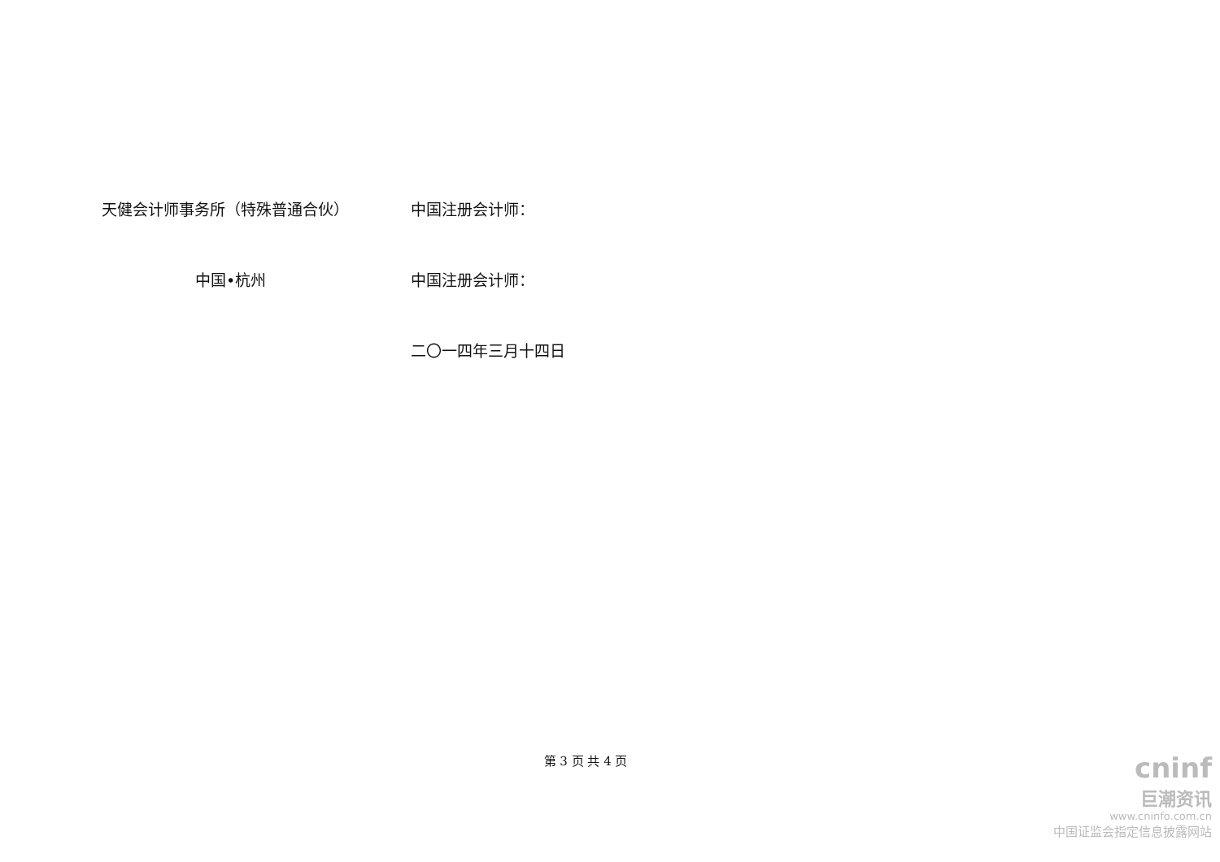天健会计师事务所（特殊普通合伙） 中国注册会计师：
中国•杭州 中国注册会计师：
二〇一四年三月十四日
第 3 页 共 4 页
cninf
巨潮资讯
www.cninfo.com.cn
中国证监会指定信息披露网站